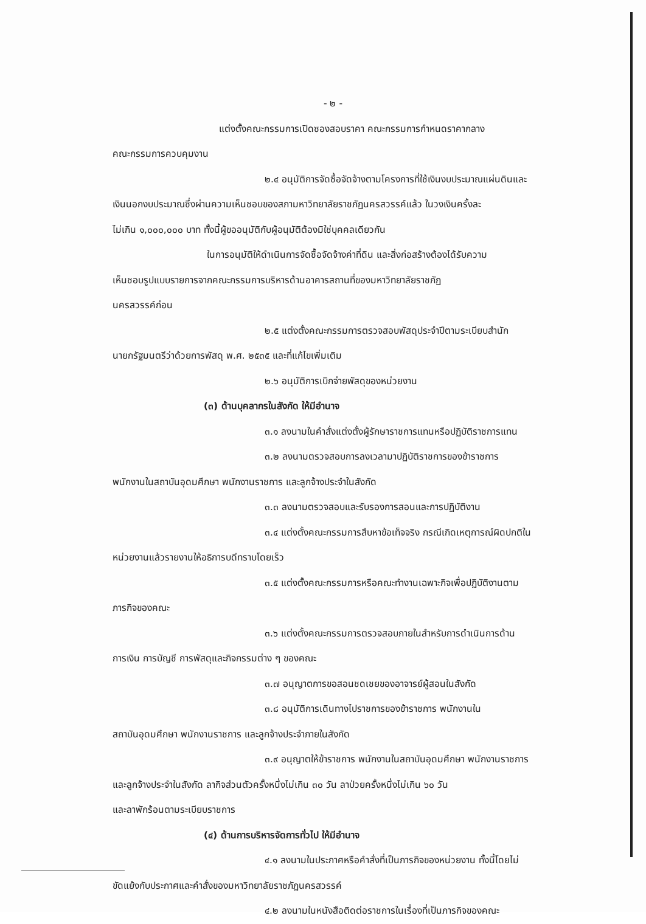- ๒ -
แต่งตั้งคณะกรรมการเปิดซองสอบราคา คณะกรรมการกำหนดราคากลาง
คณะกรรมการควบคุมงาน
๒.๔ อนุมัติการจัดซื้อจัดจ้างตามโครงการที่ใช้เงินงบประมาณแผ่นดินและ
เงินนอกงบประมาณซึ่งผ่านความเห็นชอบของสภามหาวิทยาลัยราชภัฏนครสวรรค์แล้ว ในวงเงินครั้งละ
ไม่เกิน ๑,๐๐๐,๐๐๐ บาท ทั้งนี้ผู้ขออนุมัติกับผู้อนุมัติต้องมิใช่บุคคลเดียวกัน
ในการอนุมัติให้ดำเนินการจัดซื้อจัดจ้างค่าที่ดิน และสิ่งก่อสร้างต้องได้รับความ
เห็นชอบรูปแบบรายการจากคณะกรรมการบริหารด้านอาคารสถานที่ของมหาวิทยาลัยราชภัฏ
นครสวรรค์ก่อน
๒.๕ แต่งตั้งคณะกรรมการตรวจสอบพัสดุประจำปีตามระเบียบสำนัก
นายกรัฐมนตรีว่าด้วยการพัสดุ พ.ศ. ๒๕๓๕ และที่แก้ไขเพิ่มเติม
๒.๖ อนุมัติการเบิกจ่ายพัสดุของหน่วยงาน
(๓) ด้านบุคลากรในสังกัด ให้มีอำนาจ
๓.๑ ลงนามในคำสั่งแต่งตั้งผู้รักษาราชการแทนหรือปฏิบัติราชการแทน
๓.๒ ลงนามตรวจสอบการลงเวลามาปฏิบัติราชการของข้าราชการ
พนักงานในสถาบันอุดมศึกษา พนักงานราชการ และลูกจ้างประจำในสังกัด
๓.๓ ลงนามตรวจสอบและรับรองการสอนและการปฏิบัติงาน
๓.๔ แต่งตั้งคณะกรรมการสืบหาข้อเท็จจริง กรณีเกิดเหตุการณ์ผิดปกติใน
หน่วยงานแล้วรายงานให้อธิการบดีทราบโดยเร็ว
๓.๕ แต่งตั้งคณะกรรมการหรือคณะทำงานเฉพาะกิจเพื่อปฏิบัติงานตาม
ภารกิจของคณะ
๓.๖ แต่งตั้งคณะกรรมการตรวจสอบภายในสำหรับการดำเนินการด้าน
การเงิน การบัญชี การพัสดุและกิจกรรมต่าง ๆ ของคณะ
๓.๗ อนุญาตการขอสอนชดเชยของอาจารย์ผู้สอนในสังกัด
๓.๘ อนุมัติการเดินทางไปราชการของข้าราชการ พนักงานใน
สถาบันอุดมศึกษา พนักงานราชการ และลูกจ้างประจำภายในสังกัด
๓.๙ อนุญาตให้ข้าราชการ พนักงานในสถาบันอุดมศึกษา พนักงานราชการ
และลูกจ้างประจำในสังกัด ลากิจส่วนตัวครั้งหนึ่งไม่เกิน ๓๐ วัน ลาป่วยครั้งหนึ่งไม่เกิน ๖๐ วัน
และลาพักร้อนตามระเบียบราชการ
(๔) ด้านการบริหารจัดการทั่วไป ให้มีอำนาจ
๔.๑ ลงนามในประกาศหรือคำสั่งที่เป็นภารกิจของหน่วยงาน ทั้งนี้โดยไม่
ขัดแย้งกับประกาศและคำสั่งของมหาวิทยาลัยราชภัฏนครสวรรค์
๔.๒ ลงนามในหนังสือติดต่อราชการในเรื่องที่เป็นภารกิจของคณะ